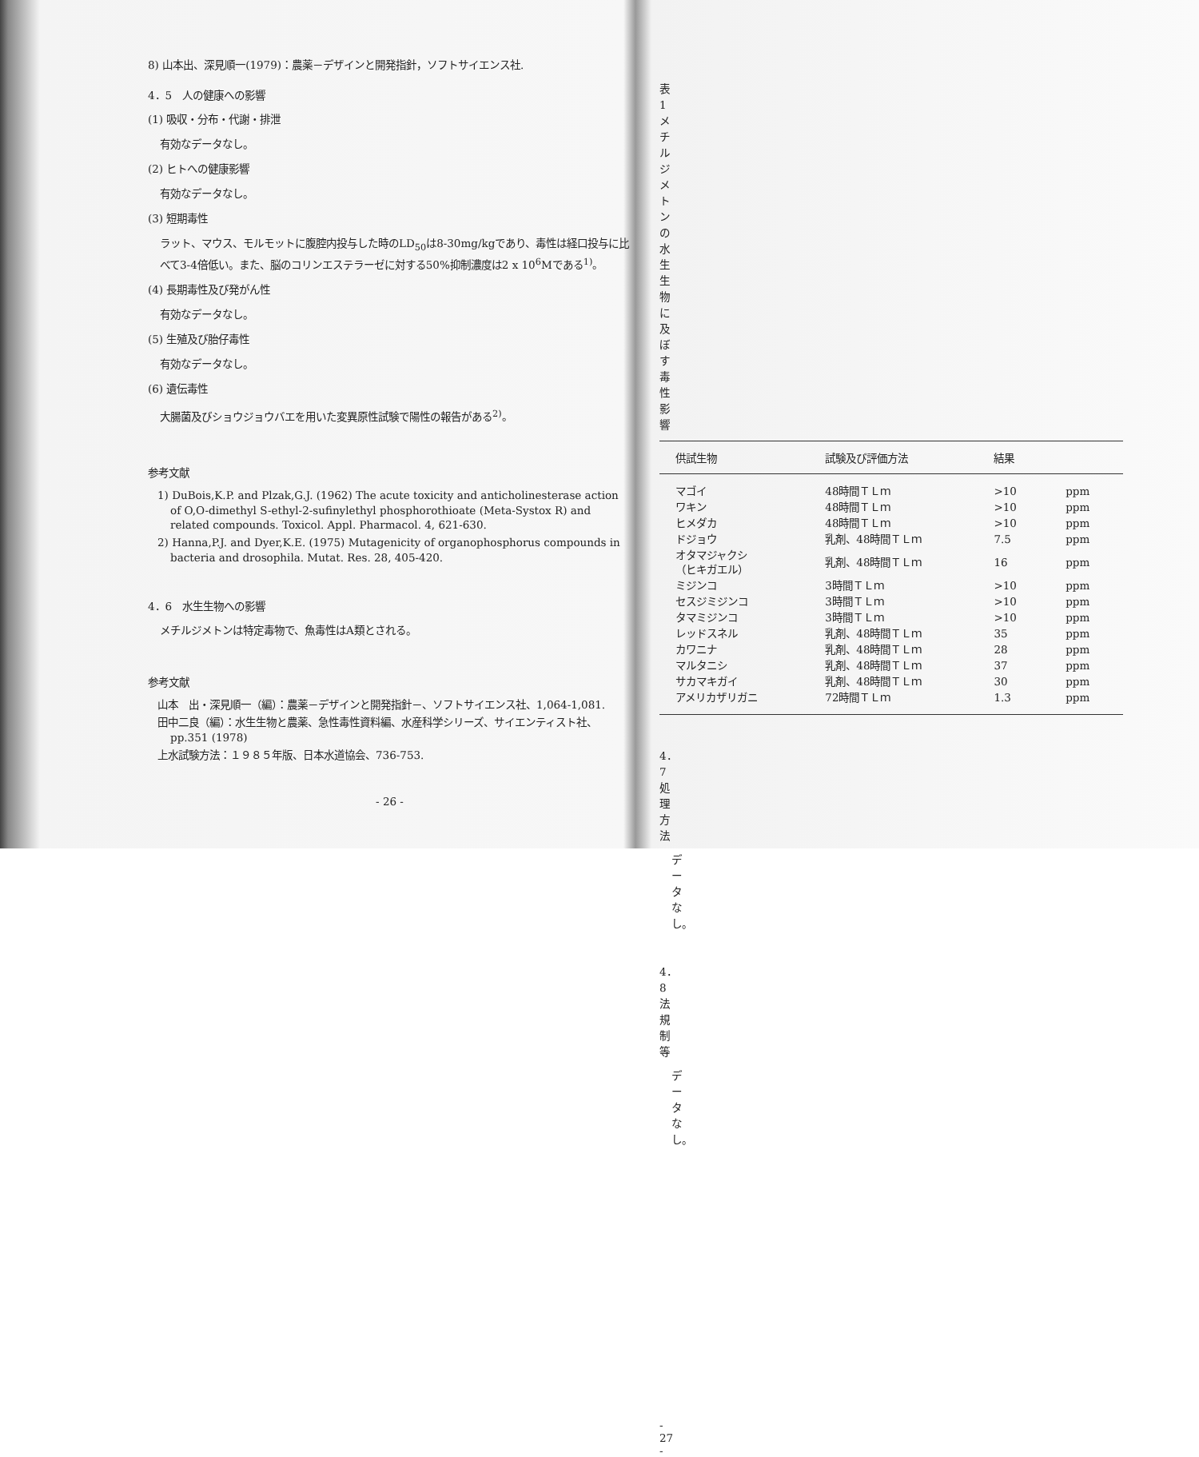8) 山本出、深見順一(1979)：農薬－デザインと開発指針，ソフトサイエンス社.
4．5　人の健康への影響
(1) 吸収・分布・代謝・排泄
有効なデータなし。
(2) ヒトへの健康影響
有効なデータなし。
(3) 短期毒性
ラット、マウス、モルモットに腹腔内投与した時のLD<sub>50</sub>は8-30mg/kgであり、毒性は経口投与に比べて3-4倍低い。また、脳のコリンエステラーゼに対する50%抑制濃度は2 x 10<sup>6</sup>Mである<sup>1)</sup>。
(4) 長期毒性及び発がん性
有効なデータなし。
(5) 生殖及び胎仔毒性
有効なデータなし。
(6) 遺伝毒性
大腸菌及びショウジョウバエを用いた変異原性試験で陽性の報告がある<sup>2)</sup>。
参考文献
1) DuBois,K.P. and Plzak,G.J. (1962) The acute toxicity and anticholinesterase action of O,O-dimethyl S-ethyl-2-sufinylethyl phosphorothioate (Meta-Systox R) and related compounds. Toxicol. Appl. Pharmacol. 4, 621-630.
2) Hanna,P.J. and Dyer,K.E. (1975) Mutagenicity of organophosphorus compounds in bacteria and drosophila. Mutat. Res. 28, 405-420.
4．6　水生生物への影響
メチルジメトンは特定毒物で、魚毒性はA類とされる。
参考文献
山本　出・深見順一（編）：農薬－デザインと開発指針－、ソフトサイエンス社、1,064-1,081.
田中二良（編）：水生生物と農薬、急性毒性資料編、水産科学シリーズ、サイエンティスト社、pp.351 (1978)
上水試験方法：１９８５年版、日本水道協会、736-753.
- 26 -
表1　メチルジメトンの水生生物に及ぼす毒性影響
| 供試生物 | 試験及び評価方法 | 結果 | |
| --- | --- | --- | --- |
| マゴイ | 48時間ＴＬｍ | >10 | ppm |
| ワキン | 48時間ＴＬｍ | >10 | ppm |
| ヒメダカ | 48時間ＴＬｍ | >10 | ppm |
| ドジョウ | 乳剤、48時間ＴＬｍ | 7.5 | ppm |
| オタマジャクシ （ヒキガエル） | 乳剤、48時間ＴＬｍ | 16 | ppm |
| ミジンコ | 3時間ＴＬｍ | >10 | ppm |
| セスジミジンコ | 3時間ＴＬｍ | >10 | ppm |
| タマミジンコ | 3時間ＴＬｍ | >10 | ppm |
| レッドスネル | 乳剤、48時間ＴＬｍ | 35 | ppm |
| カワニナ | 乳剤、48時間ＴＬｍ | 28 | ppm |
| マルタニシ | 乳剤、48時間ＴＬｍ | 37 | ppm |
| サカマキガイ | 乳剤、48時間ＴＬｍ | 30 | ppm |
| アメリカザリガニ | 72時間ＴＬｍ | 1.3 | ppm |
4．7　処理方法
データなし。
4．8　法規制等
データなし。
- 27 -